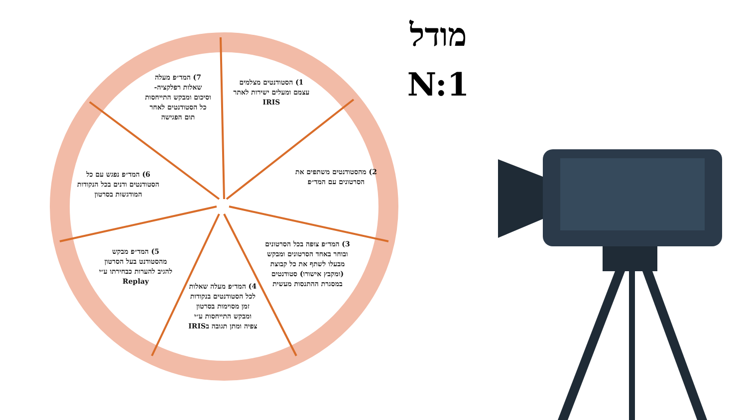מודל
N:1
1) הסטודנטים מצלמים עצמם ומעלים ישירות לאתר IRIS
2) מהסטודנטים משתפים את הסרטונים עם המד״פ
3) המד״פ צופה בכל הסרטונים ובוחר באחד הסרטונים ומבקש מבעלו לשתף את כל קבוצת (ומקבץ אישורו) סטודנטים במסגרת ההתנסות מעשית
4) המד״פ מעלה שאלות לכל הסטודנטים בנקודות זמן מסוימות בסרטון ומבקש התייחסות ע״י צפיה ומתן תגובה בIRIS
5) המד״פ מבקש מהסטודנט בעל הסרטון להגיב להערות כבחירתו ע״י Replay
6) המד״פ נפגש עם כל הסטודנטים ודנים בכל הנקודות המודגשות בסרטון
7) המד״פ מעלה שאלות רפלקציה- וסיכום ומבקש התייחסות כל הסטודנטים לאחר תום הפגישה